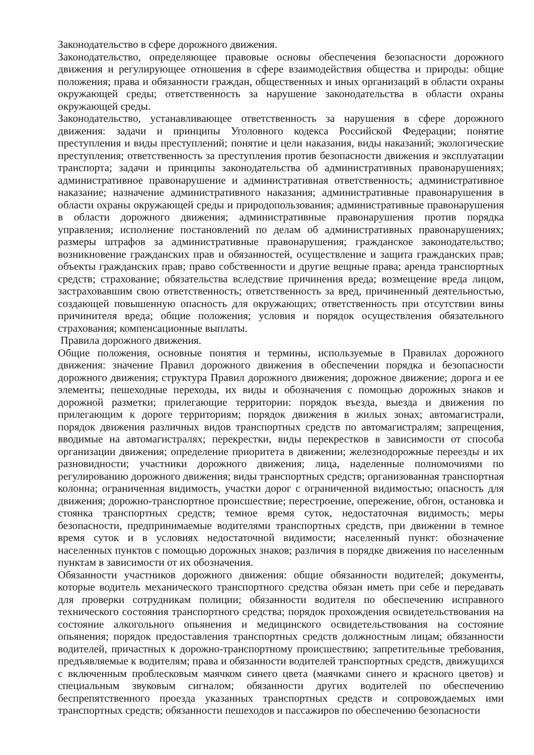Законодательство в сфере дорожного движения.
Законодательство, определяющее правовые основы обеспечения безопасности дорожного движения и регулирующее отношения в сфере взаимодействия общества и природы: общие положения; права и обязанности граждан, общественных и иных организаций в области охраны окружающей среды; ответственность за нарушение законодательства в области охраны окружающей среды.
Законодательство, устанавливающее ответственность за нарушения в сфере дорожного движения: задачи и принципы Уголовного кодекса Российской Федерации; понятие преступления и виды преступлений; понятие и цели наказания, виды наказаний; экологические преступления; ответственность за преступления против безопасности движения и эксплуатации транспорта; задачи и принципы законодательства об административных правонарушениях; административное правонарушение и административная ответственность; административное наказание; назначение административного наказания; административные правонарушения в области охраны окружающей среды и природопользования; административные правонарушения в области дорожного движения; административные правонарушения против порядка управления; исполнение постановлений по делам об административных правонарушениях; размеры штрафов за административные правонарушения; гражданское законодательство; возникновение гражданских прав и обязанностей, осуществление и защита гражданских прав; объекты гражданских прав; право собственности и другие вещные права; аренда транспортных средств; страхование; обязательства вследствие причинения вреда; возмещение вреда лицом, застраховавшим свою ответственность; ответственность за вред, причиненный деятельностью, создающей повышенную опасность для окружающих; ответственность при отсутствии вины причинителя вреда; общие положения; условия и порядок осуществления обязательного страхования; компенсационные выплаты.
Правила дорожного движения.
Общие положения, основные понятия и термины, используемые в Правилах дорожного движения: значение Правил дорожного движения в обеспечении порядка и безопасности дорожного движения; структура Правил дорожного движения; дорожное движение; дорога и ее элементы; пешеходные переходы, их виды и обозначения с помощью дорожных знаков и дорожной разметки; прилегающие территории: порядок въезда, выезда и движения по прилегающим к дороге территориям; порядок движения в жилых зонах; автомагистрали, порядок движения различных видов транспортных средств по автомагистралям; запрещения, вводимые на автомагистралях; перекрестки, виды перекрестков в зависимости от способа организации движения; определение приоритета в движении; железнодорожные переезды и их разновидности; участники дорожного движения; лица, наделенные полномочиями по регулированию дорожного движения; виды транспортных средств; организованная транспортная колонна; ограниченная видимость, участки дорог с ограниченной видимостью; опасность для движения; дорожно-транспортное происшествие; перестроение, опережение, обгон, остановка и стоянка транспортных средств; темное время суток, недостаточная видимость; меры безопасности, предпринимаемые водителями транспортных средств, при движении в темное время суток и в условиях недостаточной видимости; населенный пункт: обозначение населенных пунктов с помощью дорожных знаков; различия в порядке движения по населенным пунктам в зависимости от их обозначения.
Обязанности участников дорожного движения: общие обязанности водителей; документы, которые водитель механического транспортного средства обязан иметь при себе и передавать для проверки сотрудникам полиции; обязанности водителя по обеспечению исправного технического состояния транспортного средства; порядок прохождения освидетельствования на состояние алкогольного опьянения и медицинского освидетельствования на состояние опьянения; порядок предоставления транспортных средств должностным лицам; обязанности водителей, причастных к дорожно-транспортному происшествию; запретительные требования, предъявляемые к водителям; права и обязанности водителей транспортных средств, движущихся с включенным проблесковым маячком синего цвета (маячками синего и красного цветов) и специальным звуковым сигналом; обязанности других водителей по обеспечению беспрепятственного проезда указанных транспортных средств и сопровождаемых ими транспортных средств; обязанности пешеходов и пассажиров по обеспечению безопасности